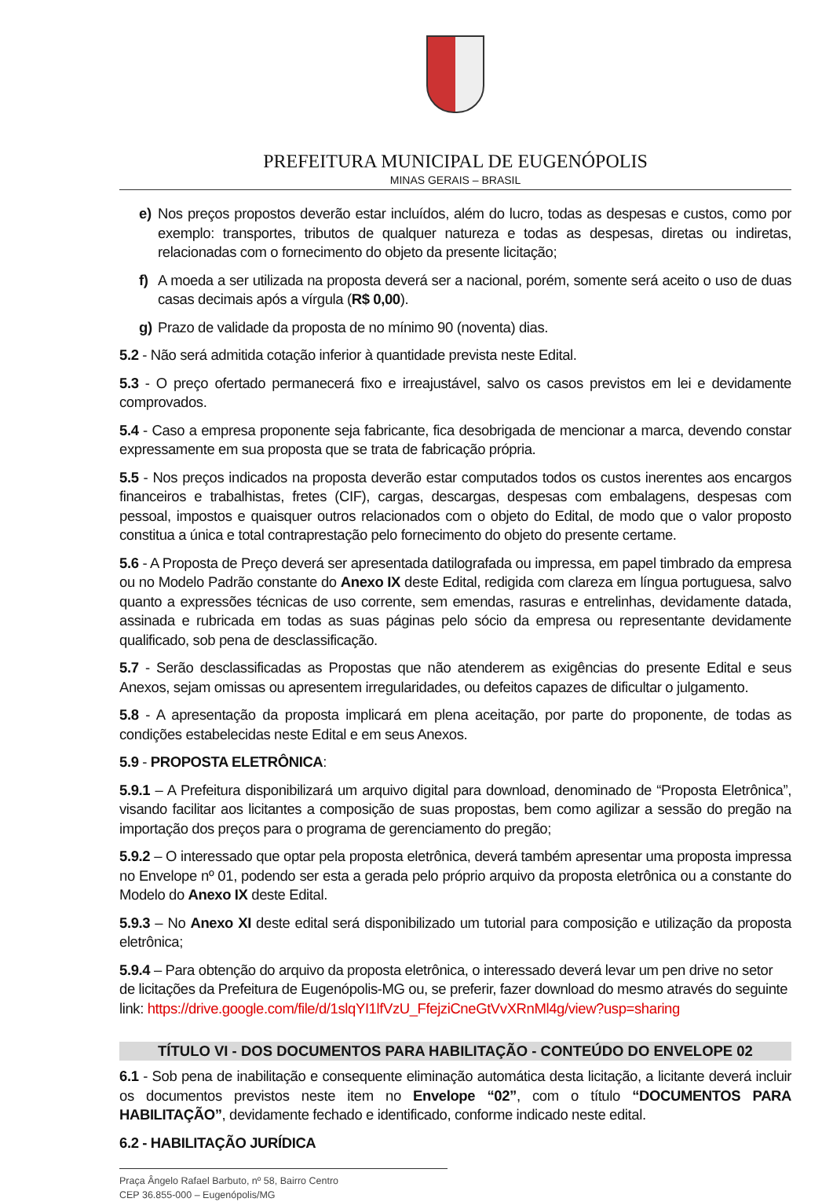PREFEITURA MUNICIPAL DE EUGENÓPOLIS
MINAS GERAIS – BRASIL
e) Nos preços propostos deverão estar incluídos, além do lucro, todas as despesas e custos, como por exemplo: transportes, tributos de qualquer natureza e todas as despesas, diretas ou indiretas, relacionadas com o fornecimento do objeto da presente licitação;
f) A moeda a ser utilizada na proposta deverá ser a nacional, porém, somente será aceito o uso de duas casas decimais após a vírgula (R$ 0,00).
g) Prazo de validade da proposta de no mínimo 90 (noventa) dias.
5.2 - Não será admitida cotação inferior à quantidade prevista neste Edital.
5.3 - O preço ofertado permanecerá fixo e irreajustável, salvo os casos previstos em lei e devidamente comprovados.
5.4 - Caso a empresa proponente seja fabricante, fica desobrigada de mencionar a marca, devendo constar expressamente em sua proposta que se trata de fabricação própria.
5.5 - Nos preços indicados na proposta deverão estar computados todos os custos inerentes aos encargos financeiros e trabalhistas, fretes (CIF), cargas, descargas, despesas com embalagens, despesas com pessoal, impostos e quaisquer outros relacionados com o objeto do Edital, de modo que o valor proposto constitua a única e total contraprestação pelo fornecimento do objeto do presente certame.
5.6 - A Proposta de Preço deverá ser apresentada datilografada ou impressa, em papel timbrado da empresa ou no Modelo Padrão constante do Anexo IX deste Edital, redigida com clareza em língua portuguesa, salvo quanto a expressões técnicas de uso corrente, sem emendas, rasuras e entrelinhas, devidamente datada, assinada e rubricada em todas as suas páginas pelo sócio da empresa ou representante devidamente qualificado, sob pena de desclassificação.
5.7 - Serão desclassificadas as Propostas que não atenderem as exigências do presente Edital e seus Anexos, sejam omissas ou apresentem irregularidades, ou defeitos capazes de dificultar o julgamento.
5.8 - A apresentação da proposta implicará em plena aceitação, por parte do proponente, de todas as condições estabelecidas neste Edital e em seus Anexos.
5.9 - PROPOSTA ELETRÔNICA:
5.9.1 – A Prefeitura disponibilizará um arquivo digital para download, denominado de “Proposta Eletrônica”, visando facilitar aos licitantes a composição de suas propostas, bem como agilizar a sessão do pregão na importação dos preços para o programa de gerenciamento do pregão;
5.9.2 – O interessado que optar pela proposta eletrônica, deverá também apresentar uma proposta impressa no Envelope nº 01, podendo ser esta a gerada pelo próprio arquivo da proposta eletrônica ou a constante do Modelo do Anexo IX deste Edital.
5.9.3 – No Anexo XI deste edital será disponibilizado um tutorial para composição e utilização da proposta eletrônica;
5.9.4 – Para obtenção do arquivo da proposta eletrônica, o interessado deverá levar um pen drive no setor de licitações da Prefeitura de Eugenópolis-MG ou, se preferir, fazer download do mesmo através do seguinte link: https://drive.google.com/file/d/1slqYI1lfVzU_FfejziCneGtVvXRnMl4g/view?usp=sharing
TÍTULO VI - DOS DOCUMENTOS PARA HABILITAÇÃO - CONTEÚDO DO ENVELOPE 02
6.1 - Sob pena de inabilitação e consequente eliminação automática desta licitação, a licitante deverá incluir os documentos previstos neste item no Envelope “02”, com o título “DOCUMENTOS PARA HABILITAÇÃO”, devidamente fechado e identificado, conforme indicado neste edital.
6.2 - HABILITAÇÃO JURÍDICA
Praça Ângelo Rafael Barbuto, nº 58, Bairro Centro
CEP 36.855-000 – Eugenópolis/MG